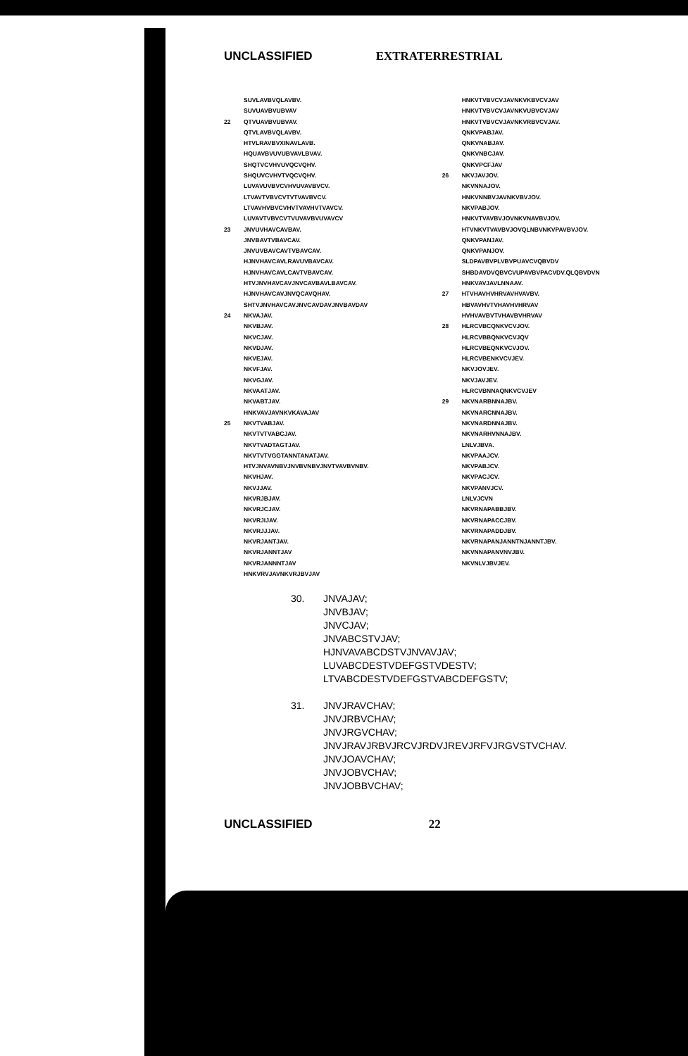UNCLASSIFIED EXTRATERRESTRIAL
SUVLAVBVQLAVBV.
SUVUAVBVUBVAV
22 QTVUAVBVUBVAV.
QTVLAVBVQLAVBV.
HTVLRAVBVXINAVLAVB.
HQUAVBVUVUBVAVLBVAV.
SHQTVCVHVUVQCVQHV.
SHQUVCVHVTVQCVQHV.
LUVAVUVBVCVHVUVAVBVCV.
LTVAVTVBVCVTVTVAVBVCV.
LTVAVHVBVCVHVTVAVHVTVAVCV.
LUVAVTVBVCVTVUVAVBVUVAVCV
23 JNVUVHAVCAVBAV.
JNVBAVTVBAVCAV.
JNVUVBAVCAVTVBAVCAV.
HJNVHAVCAVLRAVUVBAVCAV.
HJNVHAVCAVLCAVTVBAVCAV.
HTVJNVHAVCAVJNVCAVBAVLBAVCAV.
HJNVHAVCAVJNVQCAVQHAV.
SHTVJNVHAVCAVJNVCAVDAVJNVBAVDAV
24 NKVAJAV.
NKVBJAV.
NKVCJAV.
NKVDJAV.
NKVEJAV.
NKVFJAV.
NKVGJAV.
NKVAATJAV.
NKVABTJAV.
HNKVAVJAVNKVKAVAJAV
25 NKVTVABJAV.
NKVTVTVABCJAV.
NKVTVADTAGTJAV.
NKVTVTVGGTANNTANATJAV.
HTVJNVAVNBVJNVBVNBVJNVTVAVBVNBV.
NKVHJAV.
NKVJJAV.
NKVRJBJAV.
NKVRJCJAV.
NKVRJIJAV.
NKVRJJJAV.
NKVRJANTJAV.
NKVRJANNTJAV
NKVRJANNNTJAV
HNKVRVJAVNKVRJBVJAV
HNKVTVBVCVJAVNKVKBVCVJAV
HNKVTVBVCVJAVNKVUBVCVJAV
HNKVTVBVCVJAVNKVRBVCVJAV.
QNKVPABJAV.
QNKVNABJAV.
QNKVNBCJAV.
QNKVPCFJAV
26 NKVJAVJOV.
NKVNNAJOV.
HNKVNNBVJAVNKVBVJOV.
NKVPABJOV.
HNKVTVAVBVJOVNKVNAVBVJOV.
HTVNKVTVAVBVJOVQLNBVNKVPAVBVJOV.
QNKVPANJAV.
QNKVPANJOV.
SLDPAVBVPLVBVPUAVCVQBVDV
SHBDAVDVQBVCVUPAVBVPACVDV.QLQBVDVN
HNKVAVJAVLNNAAV.
27 HTVHAVHVHRVAVHVAVBV.
HBVAVHVTVHAVHVHRVAV
HVHVAVBVTVHAVBVHRVAV
28 HLRCVBCQNKVCVJOV.
HLRCVBBQNKVCVJQV
HLRCVBEQNKVCVJOV.
HLRCVBENKVCVJEV.
NKVJOVJEV.
NKVJAVJEV.
HLRCVBNNAQNKVCVJEV
29 NKVNARBNNAJBV.
NKVNARCNNAJBV.
NKVNARDNNAJBV.
NKVNARHVNNAJBV.
LNLVJBVA.
NKVPAAJCV.
NKVPABJCV.
NKVPACJCV.
NKVPANVJCV.
LNLVJCVN
NKVRNAPABBJBV.
NKVRNAPACCJBV.
NKVRNAPADDJBV.
NKVRNAPANJANNTNJANNTJBV.
NKVNNAPANVNVJBV.
NKVNLVJBVJEV.
30. JNVAJAV;
JNVBJAV;
JNVCJAV;
JNVABCSTVJAV;
HJNVAVABCDSTVJNVAVJAV;
LUVABCDESTVDEFGSTVDESTV;
LTVABCDESTVDEFGSTVABCDEFGSTV;
31. JNVJRAVCHAV;
JNVJRBVCHAV;
JNVJRGVCHAV;
JNVJRAVJRBVJRCVJRDVJREVJRFVJRGVSTVCHAV.
JNVJOAVCHAV;
JNVJOBVCHAV;
JNVJOBBVCHAV;
UNCLASSIFIED 22